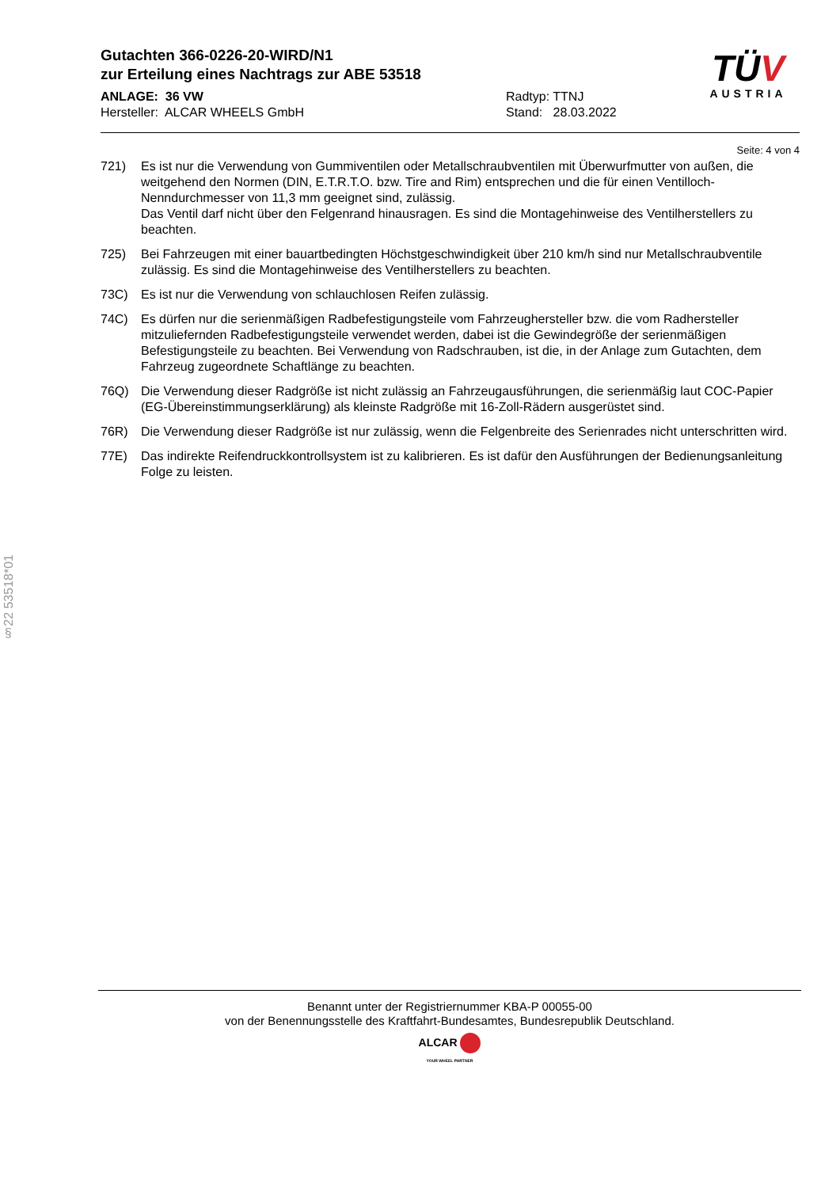Gutachten 366-0226-20-WIRD/N1
zur Erteilung eines Nachtrags zur ABE 53518
ANLAGE: 36 VW
Hersteller: ALCAR WHEELS GmbH
Radtyp: TTNJ
Stand: 28.03.2022
TÜV
AUSTRIA
Seite: 4 von 4
721) Es ist nur die Verwendung von Gummiventilen oder Metallschraubventilen mit Überwurfmutter von außen, die weitgehend den Normen (DIN, E.T.R.T.O. bzw. Tire and Rim) entsprechen und die für einen Ventilloch-Nenndurchmesser von 11,3 mm geeignet sind, zulässig.
Das Ventil darf nicht über den Felgenrand hinausragen. Es sind die Montagehinweise des Ventilherstellers zu beachten.
725) Bei Fahrzeugen mit einer bauartbedingten Höchstgeschwindigkeit über 210 km/h sind nur Metallschraubventile zulässig. Es sind die Montagehinweise des Ventilherstellers zu beachten.
73C) Es ist nur die Verwendung von schlauchlosen Reifen zulässig.
74C) Es dürfen nur die serienmäßigen Radbefestigungsteile vom Fahrzeughersteller bzw. die vom Radhersteller mitzuliefernden Radbefestigungsteile verwendet werden, dabei ist die Gewindegröße der serienmäßigen Befestigungsteile zu beachten. Bei Verwendung von Radschrauben, ist die, in der Anlage zum Gutachten, dem Fahrzeug zugeordnete Schaftlänge zu beachten.
76Q) Die Verwendung dieser Radgröße ist nicht zulässig an Fahrzeugausführungen, die serienmäßig laut COC-Papier (EG-Übereinstimmungserklärung) als kleinste Radgröße mit 16-Zoll-Rädern ausgerüstet sind.
76R) Die Verwendung dieser Radgröße ist nur zulässig, wenn die Felgenbreite des Serienrades nicht unterschritten wird.
77E) Das indirekte Reifendruckkontrollsystem ist zu kalibrieren. Es ist dafür den Ausführungen der Bedienungsanleitung Folge zu leisten.
§22 53518*01
Benannt unter der Registriernummer KBA-P 00055-00
von der Benennungsstelle des Kraftfahrt-Bundesamtes, Bundesrepublik Deutschland.
ALCAR
YOUR WHEEL PARTNER